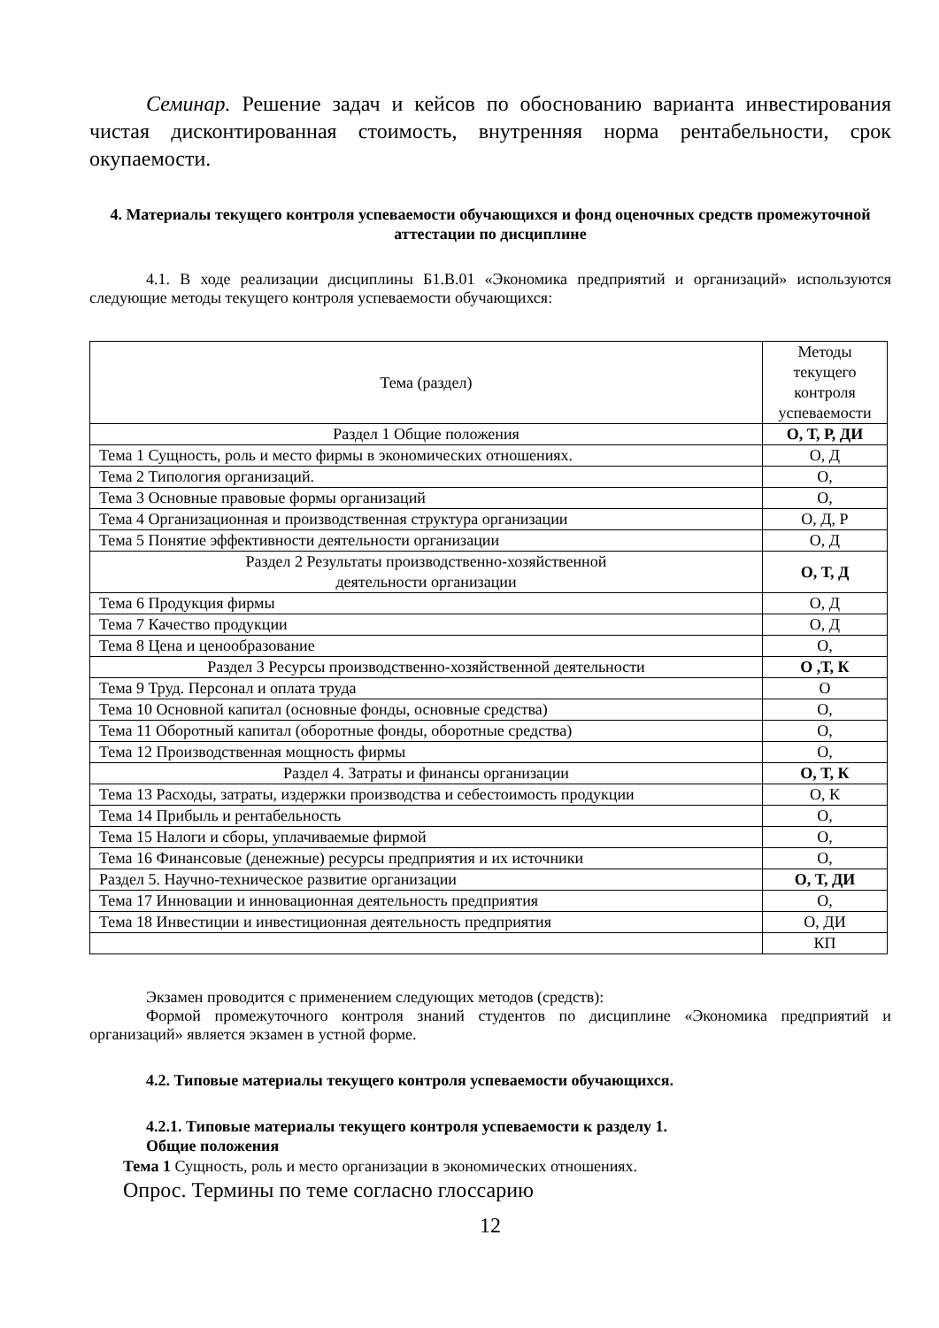Семинар. Решение задач и кейсов по обоснованию варианта инвестирования чистая дисконтированная стоимость, внутренняя норма рентабельности, срок окупаемости.
4. Материалы текущего контроля успеваемости обучающихся и фонд оценочных средств промежуточной аттестации по дисциплине
4.1. В ходе реализации дисциплины Б1.В.01 «Экономика предприятий и организаций» используются следующие методы текущего контроля успеваемости обучающихся:
| Тема (раздел) | Методы текущего контроля успеваемости |
| Раздел 1 Общие положения | О, Т, Р, ДИ |
| Тема 1 Сущность, роль и место фирмы в экономических отношениях. | О, Д |
| Тема 2 Типология организаций. | О, |
| Тема 3 Основные правовые формы организаций | О, |
| Тема 4 Организационная и производственная структура организации | О, Д, Р |
| Тема 5 Понятие эффективности деятельности организации | О, Д |
| Раздел 2 Результаты производственно-хозяйственной деятельности организации | О, Т, Д |
| Тема 6 Продукция фирмы | О, Д |
| Тема 7 Качество продукции | О, Д |
| Тема 8 Цена и ценообразование | О, |
| Раздел 3 Ресурсы производственно-хозяйственной деятельности | О ,Т, К |
| Тема 9 Труд. Персонал и оплата труда | О |
| Тема 10 Основной капитал (основные фонды, основные средства) | О, |
| Тема 11 Оборотный капитал (оборотные фонды, оборотные средства) | О, |
| Тема 12 Производственная мощность фирмы | О, |
| Раздел 4. Затраты и финансы организации | О, Т, К |
| Тема 13 Расходы, затраты, издержки производства и себестоимость продукции | О, К |
| Тема 14 Прибыль и рентабельность | О, |
| Тема 15 Налоги и сборы, уплачиваемые фирмой | О, |
| Тема 16 Финансовые (денежные) ресурсы предприятия и их источники | О, |
| Раздел 5. Научно-техническое развитие организации | О, Т, ДИ |
| Тема 17 Инновации и инновационная деятельность предприятия | О, |
| Тема 18 Инвестиции и инвестиционная деятельность предприятия | О, ДИ |
| | КП |
Экзамен проводится с применением следующих методов (средств):
Формой промежуточного контроля знаний студентов по дисциплине «Экономика предприятий и организаций» является экзамен в устной форме.
4.2. Типовые материалы текущего контроля успеваемости обучающихся.
4.2.1. Типовые материалы текущего контроля успеваемости к разделу 1.
Общие положения
Тема 1 Сущность, роль и место организации в экономических отношениях.
Опрос. Термины по теме согласно глоссарию
12